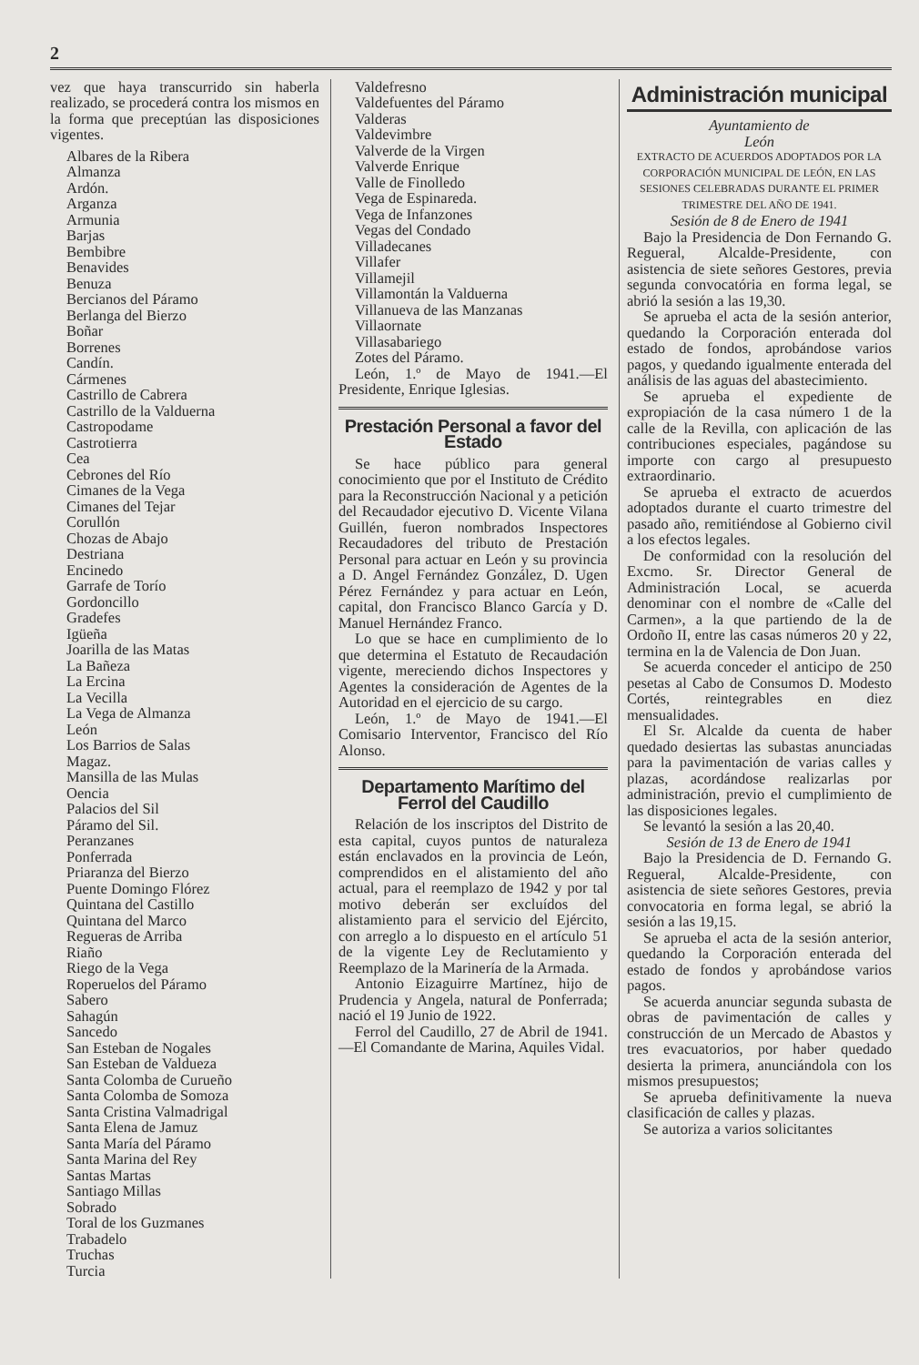2
vez que haya transcurrido sin haberla realizado, se procederá contra los mismos en la forma que preceptúan las disposiciones vigentes.
Albares de la Ribera
Almanza
Ardón.
Arganza
Armunia
Barjas
Bembibre
Benavides
Benuza
Bercianos del Páramo
Berlanga del Bierzo
Boñar
Borrenes
Candín.
Cármenes
Castrillo de Cabrera
Castrillo de la Valduerna
Castropodame
Castrotierra
Cea
Cebrones del Río
Cimanes de la Vega
Cimanes del Tejar
Corullón
Chozas de Abajo
Destriana
Encinedo
Garrafe de Torío
Gordoncillo
Gradefes
Igüeña
Joarilla de las Matas
La Bañeza
La Ercina
La Vecilla
La Vega de Almanza
León
Los Barrios de Salas
Magaz.
Mansilla de las Mulas
Oencia
Palacios del Sil
Páramo del Sil.
Peranzanes
Ponferrada
Priaranza del Bierzo
Puente Domingo Flórez
Quintana del Castillo
Quintana del Marco
Regueras de Arriba
Riaño
Riego de la Vega
Roperuelos del Páramo
Sabero
Sahagún
Sancedo
San Esteban de Nogales
San Esteban de Valdueza
Santa Colomba de Curueño
Santa Colomba de Somoza
Santa Cristina Valmadrigal
Santa Elena de Jamuz
Santa María del Páramo
Santa Marina del Rey
Santas Martas
Santiago Millas
Sobrado
Toral de los Guzmanes
Trabadelo
Truchas
Turcia
Valdefresno
Valdefuentes del Páramo
Valderas
Valdevimbre
Valverde de la Virgen
Valverde Enrique
Valle de Finolledo
Vega de Espinareda.
Vega de Infanzones
Vegas del Condado
Villadecanes
Villafer
Villamejil
Villamontán la Valduerna
Villanueva de las Manzanas
Villaornate
Villasabariego
Zotes del Páramo.
León, 1.º de Mayo de 1941.—El Presidente, Enrique Iglesias.
Prestación Personal a favor del Estado
Se hace público para general conocimiento que por el Instituto de Crédito para la Reconstrucción Nacional y a petición del Recaudador ejecutivo D. Vicente Vilana Guillén, fueron nombrados Inspectores Recaudadores del tributo de Prestación Personal para actuar en León y su provincia a D. Angel Fernández González, D. Ugen Pérez Fernández y para actuar en León, capital, don Francisco Blanco García y D. Manuel Hernández Franco.
Lo que se hace en cumplimiento de lo que determina el Estatuto de Recaudación vigente, mereciendo dichos Inspectores y Agentes la consideración de Agentes de la Autoridad en el ejercicio de su cargo.
León, 1.º de Mayo de 1941.—El Comisario Interventor, Francisco del Río Alonso.
Departamento Marítimo del Ferrol del Caudillo
Relación de los inscriptos del Distrito de esta capital, cuyos puntos de naturaleza están enclavados en la provincia de León, comprendidos en el alistamiento del año actual, para el reemplazo de 1942 y por tal motivo deberán ser excluídos del alistamiento para el servicio del Ejército, con arreglo a lo dispuesto en el artículo 51 de la vigente Ley de Reclutamiento y Reemplazo de la Marinería de la Armada.
Antonio Eizaguirre Martínez, hijo de Prudencia y Angela, natural de Ponferrada; nació el 19 Junio de 1922.
Ferrol del Caudillo, 27 de Abril de 1941.—El Comandante de Marina, Aquiles Vidal.
Administración municipal
Ayuntamiento de
León
EXTRACTO DE ACUERDOS ADOPTADOS POR LA CORPORACIÓN MUNICIPAL DE LEÓN, EN LAS SESIONES CELEBRADAS DURANTE EL PRIMER TRIMESTRE DEL AÑO DE 1941.
Sesión de 8 de Enero de 1941
Bajo la Presidencia de Don Fernando G. Regueral, Alcalde-Presidente, con asistencia de siete señores Gestores, previa segunda convocatória en forma legal, se abrió la sesión a las 19,30.
Se aprueba el acta de la sesión anterior, quedando la Corporación enterada dol estado de fondos, aprobándose varios pagos, y quedando igualmente enterada del análisis de las aguas del abastecimiento.
Se aprueba el expediente de expropiación de la casa número 1 de la calle de la Revilla, con aplicación de las contribuciones especiales, pagándose su importe con cargo al presupuesto extraordinario.
Se aprueba el extracto de acuerdos adoptados durante el cuarto trimestre del pasado año, remitiéndose al Gobierno civil a los efectos legales.
De conformidad con la resolución del Excmo. Sr. Director General de Administración Local, se acuerda denominar con el nombre de «Calle del Carmen», a la que partiendo de la de Ordoño II, entre las casas números 20 y 22, termina en la de Valencia de Don Juan.
Se acuerda conceder el anticipo de 250 pesetas al Cabo de Consumos D. Modesto Cortés, reintegrables en diez mensualidades.
El Sr. Alcalde da cuenta de haber quedado desiertas las subastas anunciadas para la pavimentación de varias calles y plazas, acordándose realizarlas por administración, previo el cumplimiento de las disposiciones legales.
Se levantó la sesión a las 20,40.
Sesión de 13 de Enero de 1941
Bajo la Presidencia de D. Fernando G. Regueral, Alcalde-Presidente, con asistencia de siete señores Gestores, previa convocatoria en forma legal, se abrió la sesión a las 19,15.
Se aprueba el acta de la sesión anterior, quedando la Corporación enterada del estado de fondos y aprobándose varios pagos.
Se acuerda anunciar segunda subasta de obras de pavimentación de calles y construcción de un Mercado de Abastos y tres evacuatorios, por haber quedado desierta la primera, anunciándola con los mismos presupuestos;
Se aprueba definitivamente la nueva clasificación de calles y plazas.
Se autoriza a varios solicitantes